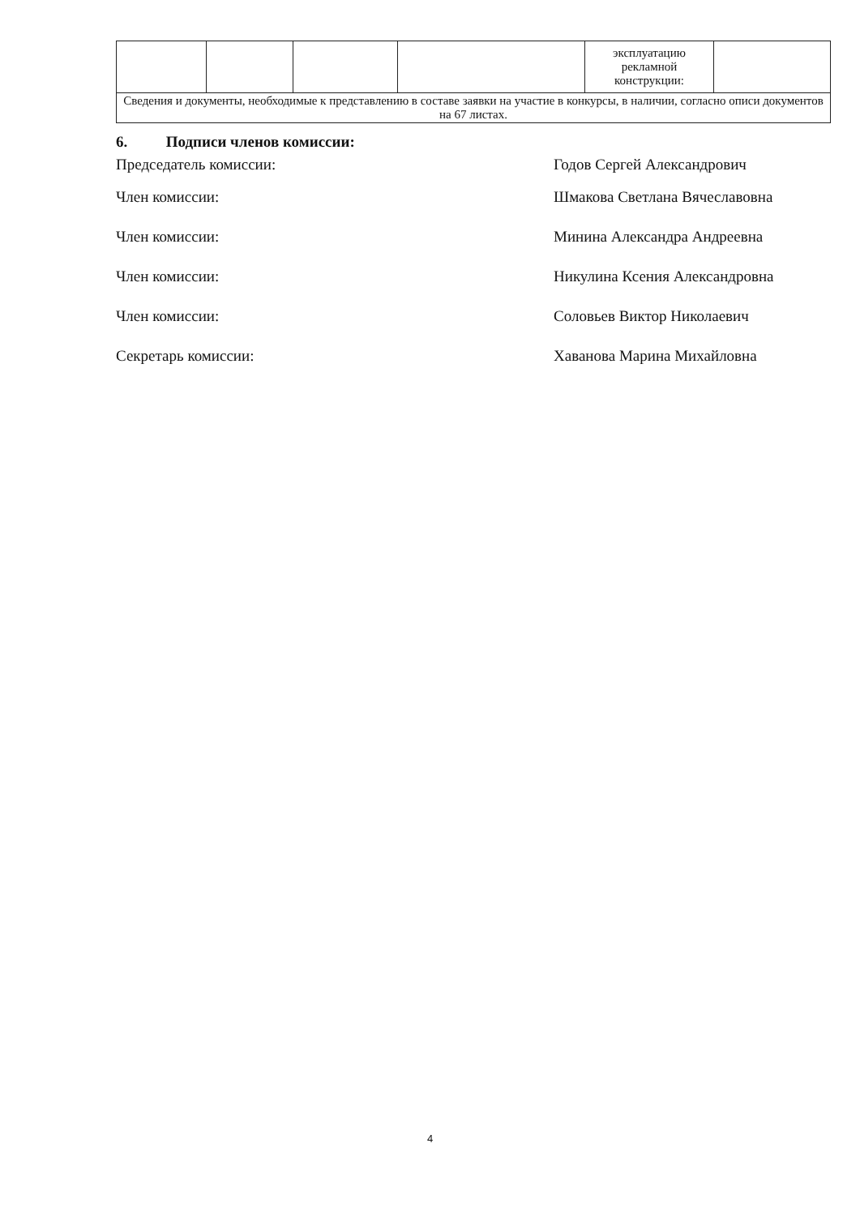| | | | | эксплуатацию рекламной конструкции: | |
| Сведения и документы, необходимые к представлению в составе заявки на участие в конкурсы, в наличии, согласно описи документов на 67 листах. | | | | | |
6. Подписи членов комиссии:
Председатель комиссии: Годов Сергей Александрович
Член комиссии: Шмакова Светлана Вячеславовна
Член комиссии: Минина Александра Андреевна
Член комиссии: Никулина Ксения Александровна
Член комиссии: Соловьев Виктор Николаевич
Секретарь комиссии: Хаванова Марина Михайловна
4